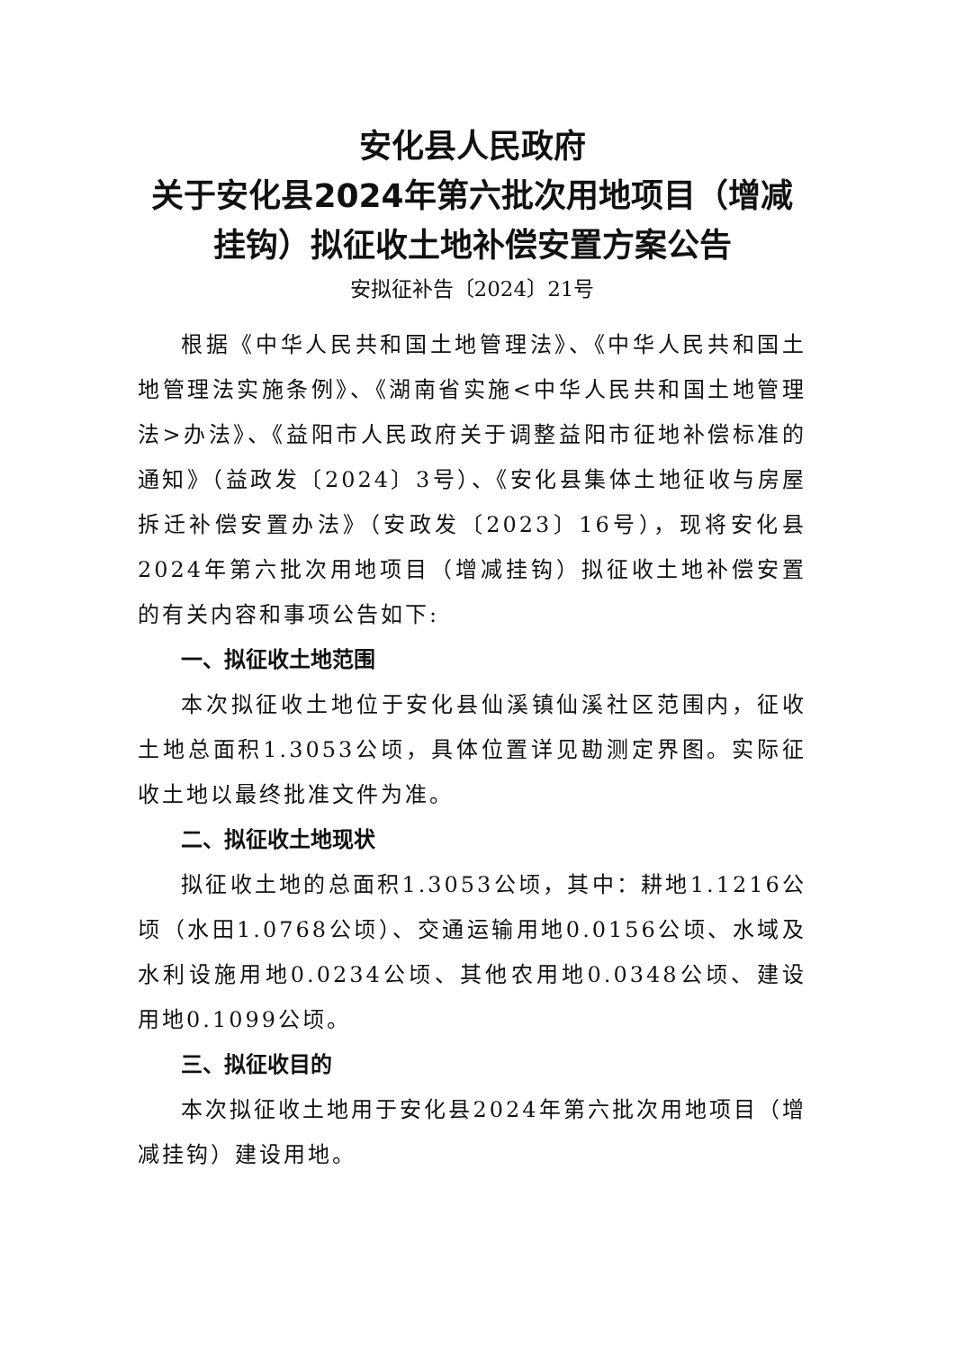安化县人民政府
关于安化县2024年第六批次用地项目（增减挂钩）拟征收土地补偿安置方案公告
安拟征补告〔2024〕21号
根据《中华人民共和国土地管理法》、《中华人民共和国土地管理法实施条例》、《湖南省实施<中华人民共和国土地管理法>办法》、《益阳市人民政府关于调整益阳市征地补偿标准的通知》（益政发〔2024〕3号）、《安化县集体土地征收与房屋拆迁补偿安置办法》（安政发〔2023〕16号），现将安化县2024年第六批次用地项目（增减挂钩）拟征收土地补偿安置的有关内容和事项公告如下:
一、拟征收土地范围
本次拟征收土地位于安化县仙溪镇仙溪社区范围内，征收土地总面积1.3053公顷，具体位置详见勘测定界图。实际征收土地以最终批准文件为准。
二、拟征收土地现状
拟征收土地的总面积1.3053公顷，其中：耕地1.1216公顷（水田1.0768公顷）、交通运输用地0.0156公顷、水域及水利设施用地0.0234公顷、其他农用地0.0348公顷、建设用地0.1099公顷。
三、拟征收目的
本次拟征收土地用于安化县2024年第六批次用地项目（增减挂钩）建设用地。